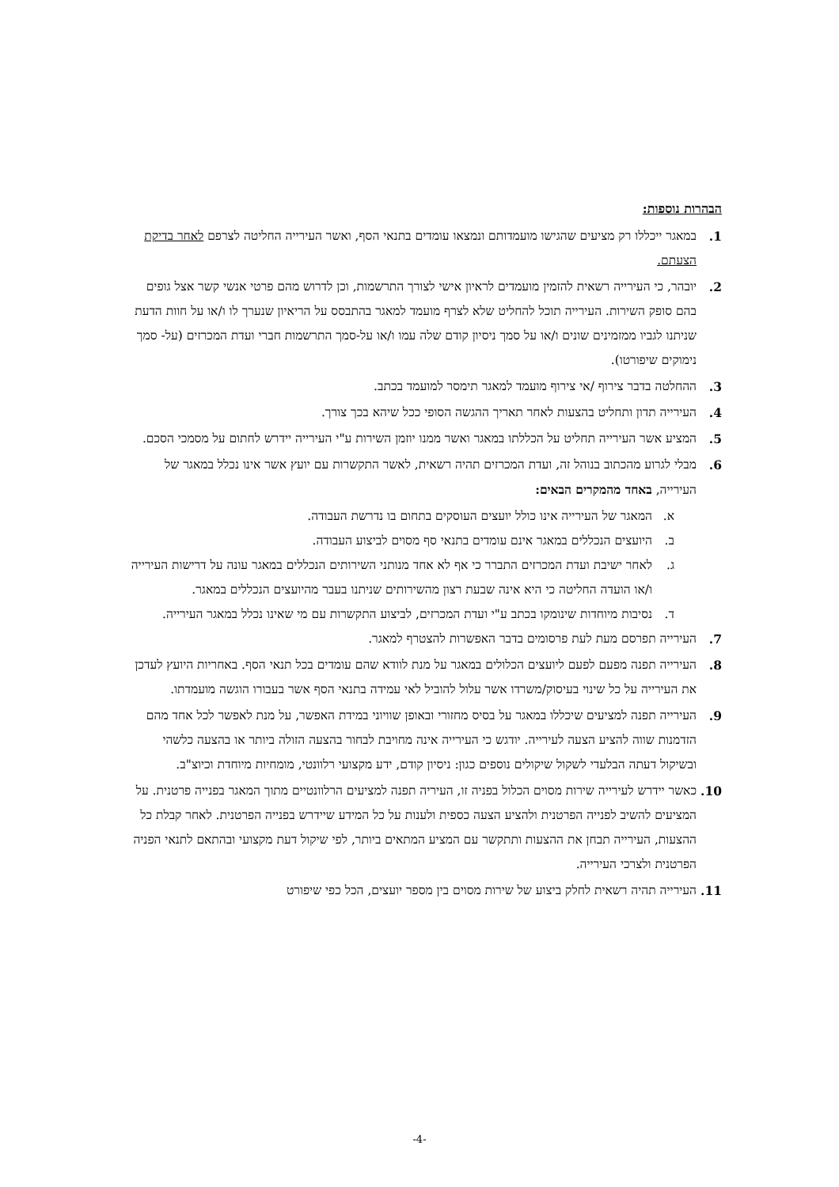הבהרות נוספות:
1. במאגר ייכללו רק מציעים שהגישו מועמדותם ונמצאו עומדים בתנאי הסף, ואשר העירייה החליטה לצרפם לאחר בדיקת הצעתם.
2. יובהר, כי העירייה רשאית להזמין מועמדים לראיון אישי לצורך התרשמות, וכן לדרוש מהם פרטי אנשי קשר אצל גופים בהם סופק השירות. העירייה תוכל להחליט שלא לצרף מועמד למאגר בהתבסס על הריאיון שנערך לו ו/או על חוות הדעת שניתנו לגביו ממזמינים שונים ו/או על סמך ניסיון קודם שלה עמו ו/או על-סמך התרשמות חברי ועדת המכרזים (על- סמך נימוקים שיפורטו).
3. ההחלטה בדבר צירוף /אי צירוף מועמד למאגר תימסר למועמד בכתב.
4. העירייה תדון ותחליט בהצעות לאחר תאריך ההגשה הסופי ככל שיהא בכך צורך.
5. המציע אשר העירייה תחליט על הכללתו במאגר ואשר ממנו יוזמן השירות ע"י העירייה יידרש לחתום על מסמכי הסכם.
6. מבלי לגרוע מהכתוב בנוהל זה, ועדת המכרזים תהיה רשאית, לאשר התקשרות עם יועץ אשר אינו נכלל במאגר של העירייה, באחד מהמקרים הבאים:
א. המאגר של העירייה אינו כולל יועצים העוסקים בתחום בו נדרשת העבודה.
ב. היועצים הנכללים במאגר אינם עומדים בתנאי סף מסוים לביצוע העבודה.
ג. לאחר ישיבת ועדת המכרזים התברר כי אף לא אחד מנותני השירותים הנכללים במאגר עונה על דרישות העירייה ו/או הועדה החליטה כי היא אינה שבעת רצון מהשירותים שניתנו בעבר מהיועצים הנכללים במאגר.
ד. נסיבות מיוחדות שינומקו בכתב ע"י ועדת המכרזים, לביצוע התקשרות עם מי שאינו נכלל במאגר העירייה.
7. העירייה תפרסם מעת לעת פרסומים בדבר האפשרות להצטרף למאגר.
8. העירייה תפנה מפעם לפעם ליועצים הכלולים במאגר על מנת לוודא שהם עומדים בכל תנאי הסף. באחריות היועץ לעדכן את העירייה על כל שינוי בעיסוק/משרדו אשר עלול להוביל לאי עמידה בתנאי הסף אשר בעבורו הוגשה מועמדתו.
9. העירייה תפנה למציעים שיכללו במאגר על בסיס מחזורי ובאופן שוויוני במידת האפשר, על מנת לאפשר לכל אחד מהם הזדמנות שווה להציע הצעה לעירייה. יודגש כי העירייה אינה מחויבת לבחור בהצעה הזולה ביותר או בהצעה כלשהי ובשיקול דעתה הבלעדי לשקול שיקולים נוספים כגון: ניסיון קודם, ידע מקצועי רלוונטי, מומחיות מיוחדת וכיוצ"ב.
10. כאשר יידרש לעירייה שירות מסוים הכלול בפניה זו, העיריה תפנה למציעים הרלוונטיים מתוך המאגר בפנייה פרטנית. על המציעים להשיב לפנייה הפרטנית ולהציע הצעה כספית ולענות על כל המידע שיידרש בפנייה הפרטנית. לאחר קבלת כל ההצעות, העירייה תבחן את ההצעות ותתקשר עם המציע המתאים ביותר, לפי שיקול דעת מקצועי ובהתאם לתנאי הפניה הפרטנית ולצרכי העירייה.
11. העירייה תהיה רשאית לחלק ביצוע של שירות מסוים בין מספר יועצים, הכל כפי שיפורט
-4-